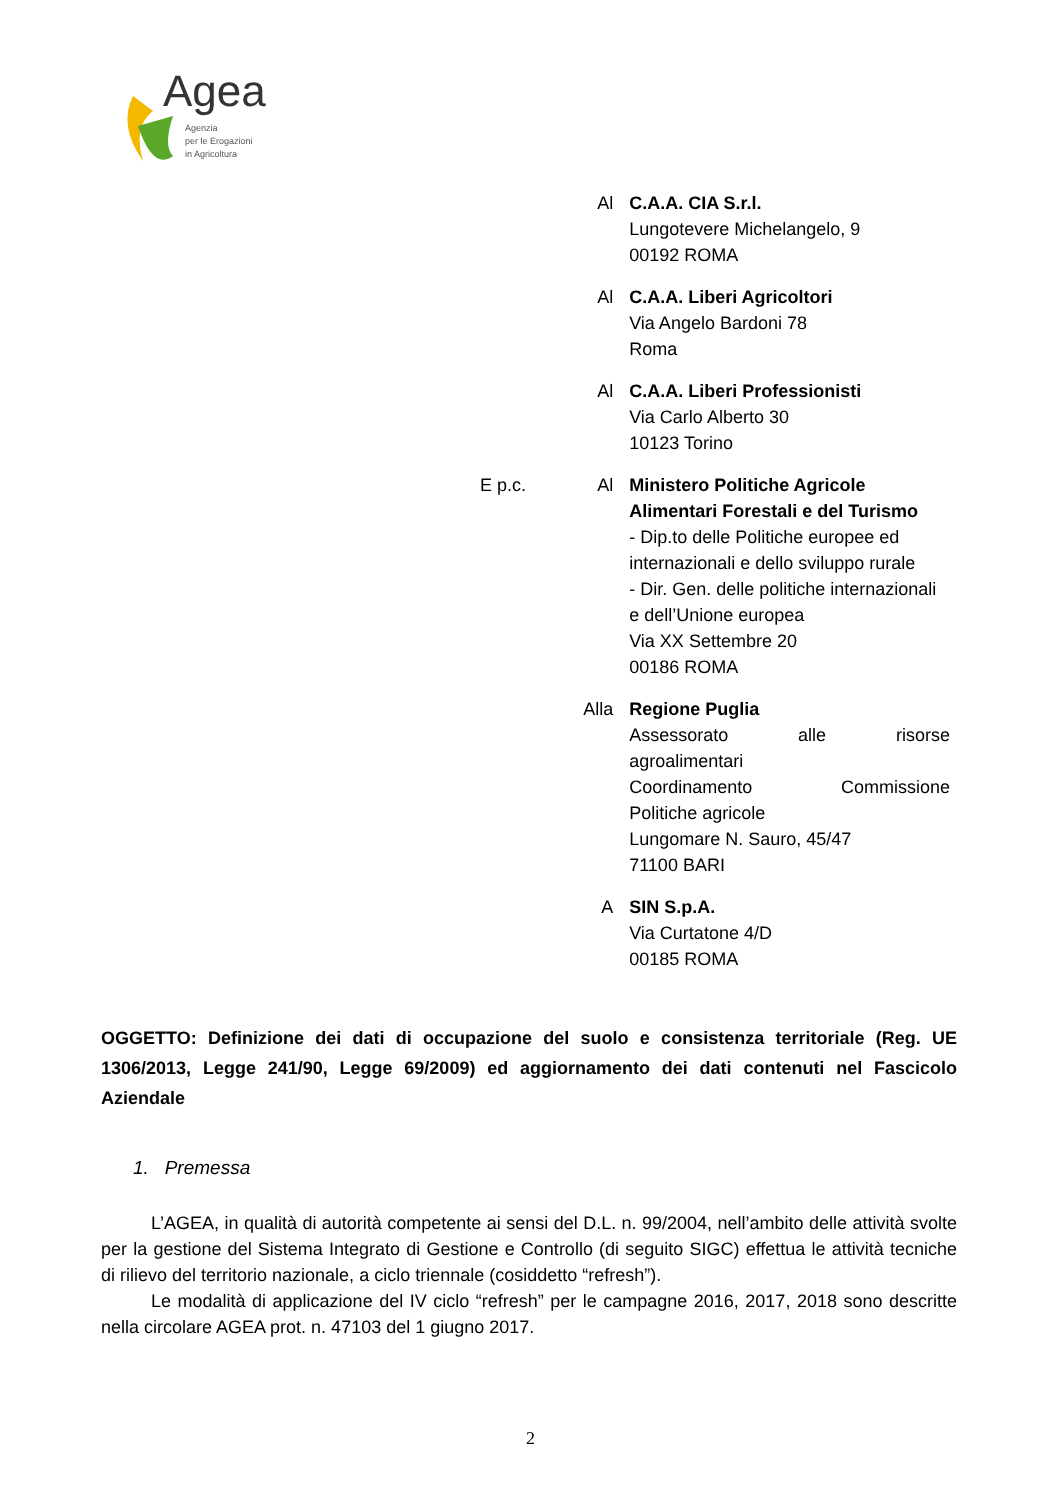Agea
Agenzia
per le Erogazioni
in Agricoltura
Al C.A.A. CIA S.r.l.
Lungotevere Michelangelo, 9
00192 ROMA
Al C.A.A. Liberi Agricoltori
Via Angelo Bardoni 78
Roma
Al C.A.A. Liberi Professionisti
Via Carlo Alberto 30
10123 Torino
E p.c. Al Ministero Politiche Agricole Alimentari Forestali e del Turismo
- Dip.to delle Politiche europee ed internazionali e dello sviluppo rurale
- Dir. Gen. delle politiche internazionali e dell’Unione europea
Via XX Settembre 20
00186 ROMA
Alla Regione Puglia
Assessorato alle risorse
agroalimentari
Coordinamento Commissione
Politiche agricole
Lungomare N. Sauro, 45/47
71100 BARI
A SIN S.p.A.
Via Curtatone 4/D
00185 ROMA
OGGETTO: Definizione dei dati di occupazione del suolo e consistenza territoriale (Reg. UE 1306/2013, Legge 241/90, Legge 69/2009) ed aggiornamento dei dati contenuti nel Fascicolo Aziendale
1. Premessa
L’AGEA, in qualità di autorità competente ai sensi del D.L. n. 99/2004, nell’ambito delle attività svolte per la gestione del Sistema Integrato di Gestione e Controllo (di seguito SIGC) effettua le attività tecniche di rilievo del territorio nazionale, a ciclo triennale (cosiddetto “refresh”).
Le modalità di applicazione del IV ciclo “refresh” per le campagne 2016, 2017, 2018 sono descritte nella circolare AGEA prot. n. 47103 del 1 giugno 2017.
2